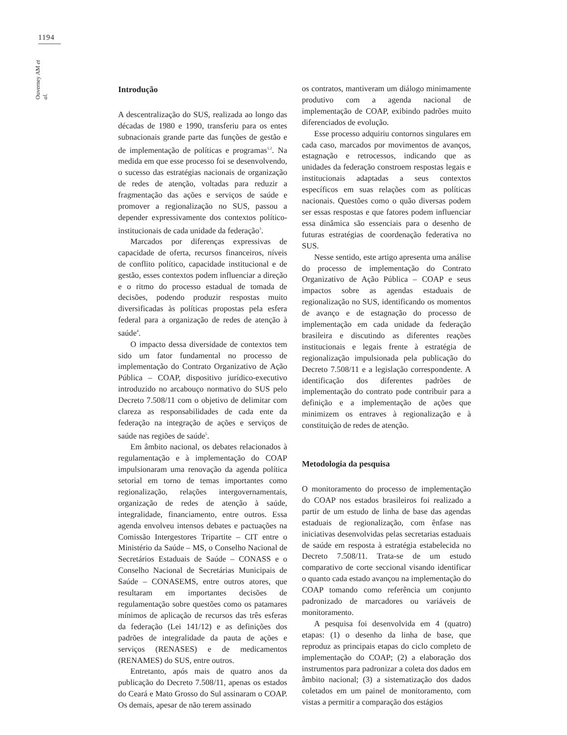1194
Ouverney AM et al.
Introdução
A descentralização do SUS, realizada ao longo das décadas de 1980 e 1990, transferiu para os entes subnacionais grande parte das funções de gestão e de implementação de políticas e programas<sup>1,2</sup>. Na medida em que esse processo foi se desenvolvendo, o sucesso das estratégias nacionais de organização de redes de atenção, voltadas para reduzir a fragmentação das ações e serviços de saúde e promover a regionalização no SUS, passou a depender expressivamente dos contextos político-institucionais de cada unidade da federação<sup>3</sup>.
Marcados por diferenças expressivas de capacidade de oferta, recursos financeiros, níveis de conflito político, capacidade institucional e de gestão, esses contextos podem influenciar a direção e o ritmo do processo estadual de tomada de decisões, podendo produzir respostas muito diversificadas às políticas propostas pela esfera federal para a organização de redes de atenção à saúde<sup>4</sup>.
O impacto dessa diversidade de contextos tem sido um fator fundamental no processo de implementação do Contrato Organizativo de Ação Pública – COAP, dispositivo jurídico-executivo introduzido no arcabouço normativo do SUS pelo Decreto 7.508/11 com o objetivo de delimitar com clareza as responsabilidades de cada ente da federação na integração de ações e serviços de saúde nas regiões de saúde<sup>5</sup>.
Em âmbito nacional, os debates relacionados à regulamentação e à implementação do COAP impulsionaram uma renovação da agenda política setorial em torno de temas importantes como regionalização, relações intergovernamentais, organização de redes de atenção à saúde, integralidade, financiamento, entre outros. Essa agenda envolveu intensos debates e pactuações na Comissão Intergestores Tripartite – CIT entre o Ministério da Saúde – MS, o Conselho Nacional de Secretários Estaduais de Saúde – CONASS e o Conselho Nacional de Secretárias Municipais de Saúde – CONASEMS, entre outros atores, que resultaram em importantes decisões de regulamentação sobre questões como os patamares mínimos de aplicação de recursos das três esferas da federação (Lei 141/12) e as definições dos padrões de integralidade da pauta de ações e serviços (RENASES) e de medicamentos (RENAMES) do SUS, entre outros.
Entretanto, após mais de quatro anos da publicação do Decreto 7.508/11, apenas os estados do Ceará e Mato Grosso do Sul assinaram o COAP. Os demais, apesar de não terem assinado
os contratos, mantiveram um diálogo minimamente produtivo com a agenda nacional de implementação de COAP, exibindo padrões muito diferenciados de evolução.
Esse processo adquiriu contornos singulares em cada caso, marcados por movimentos de avanços, estagnação e retrocessos, indicando que as unidades da federação constroem respostas legais e institucionais adaptadas a seus contextos específicos em suas relações com as políticas nacionais. Questões como o quão diversas podem ser essas respostas e que fatores podem influenciar essa dinâmica são essenciais para o desenho de futuras estratégias de coordenação federativa no SUS.
Nesse sentido, este artigo apresenta uma análise do processo de implementação do Contrato Organizativo de Ação Pública – COAP e seus impactos sobre as agendas estaduais de regionalização no SUS, identificando os momentos de avanço e de estagnação do processo de implementação em cada unidade da federação brasileira e discutindo as diferentes reações institucionais e legais frente à estratégia de regionalização impulsionada pela publicação do Decreto 7.508/11 e a legislação correspondente. A identificação dos diferentes padrões de implementação do contrato pode contribuir para a definição e a implementação de ações que minimizem os entraves à regionalização e à constituição de redes de atenção.
Metodologia da pesquisa
O monitoramento do processo de implementação do COAP nos estados brasileiros foi realizado a partir de um estudo de linha de base das agendas estaduais de regionalização, com ênfase nas iniciativas desenvolvidas pelas secretarias estaduais de saúde em resposta à estratégia estabelecida no Decreto 7.508/11. Trata-se de um estudo comparativo de corte seccional visando identificar o quanto cada estado avançou na implementação do COAP tomando como referência um conjunto padronizado de marcadores ou variáveis de monitoramento.
A pesquisa foi desenvolvida em 4 (quatro) etapas: (1) o desenho da linha de base, que reproduz as principais etapas do ciclo completo de implementação do COAP; (2) a elaboração dos instrumentos para padronizar a coleta dos dados em âmbito nacional; (3) a sistematização dos dados coletados em um painel de monitoramento, com vistas a permitir a comparação dos estágios